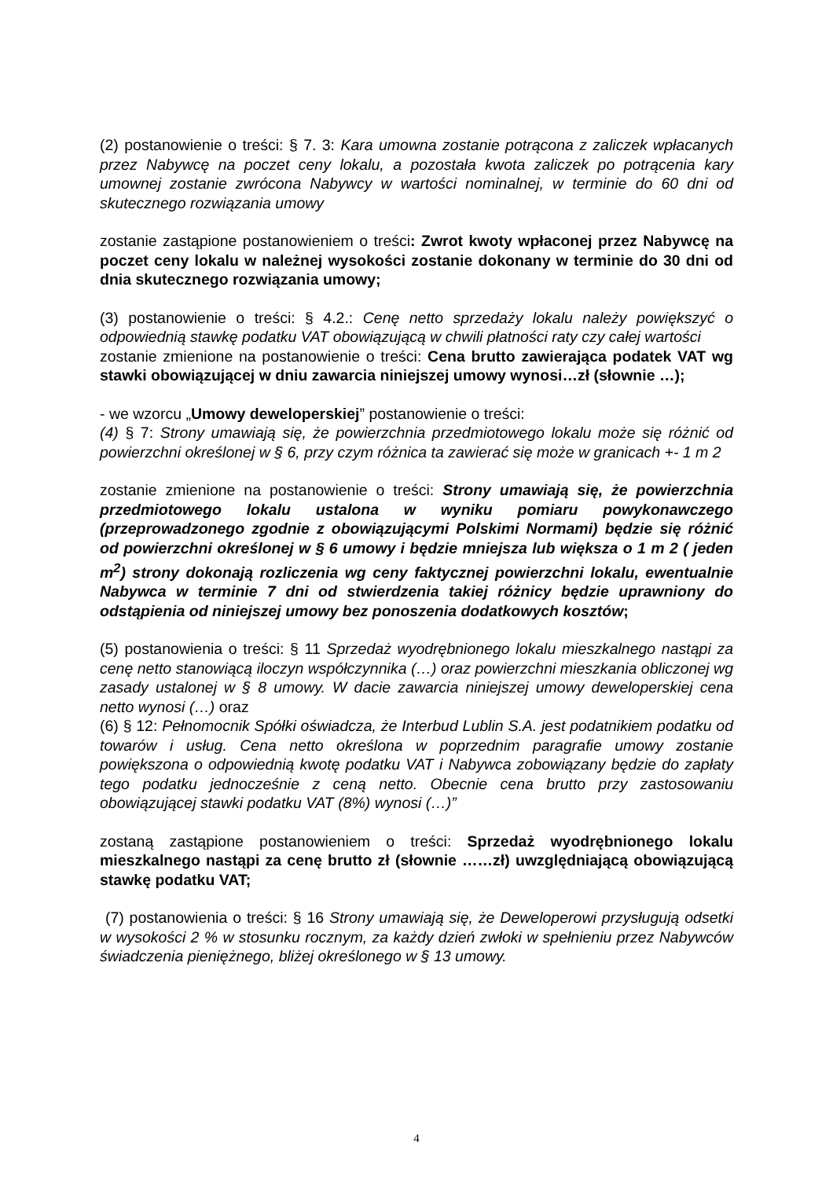(2) postanowienie o treści: § 7. 3: Kara umowna zostanie potrącona z zaliczek wpłacanych przez Nabywcę na poczet ceny lokalu, a pozostała kwota zaliczek po potrącenia kary umownej zostanie zwrócona Nabywcy w wartości nominalnej, w terminie do 60 dni od skutecznego rozwiązania umowy
zostanie zastąpione postanowieniem o treści: Zwrot kwoty wpłaconej przez Nabywcę na poczet ceny lokalu w należnej wysokości zostanie dokonany w terminie do 30 dni od dnia skutecznego rozwiązania umowy;
(3) postanowienie o treści: § 4.2.: Cenę netto sprzedaży lokalu należy powiększyć o odpowiednią stawkę podatku VAT obowiązującą w chwili płatności raty czy całej wartości
zostanie zmienione na postanowienie o treści: Cena brutto zawierająca podatek VAT wg stawki obowiązującej w dniu zawarcia niniejszej umowy wynosi…zł (słownie …);
- we wzorcu „Umowy deweloperskiej” postanowienie o treści:
(4) § 7: Strony umawiają się, że powierzchnia przedmiotowego lokalu może się różnić od powierzchni określonej w § 6, przy czym różnica ta zawierać się może w granicach +- 1 m 2
zostanie zmienione na postanowienie o treści: Strony umawiają się, że powierzchnia przedmiotowego lokalu ustalona w wyniku pomiaru powykonawczego (przeprowadzonego zgodnie z obowiązującymi Polskimi Normami) będzie się różnić od powierzchni określonej w § 6 umowy i będzie mniejsza lub większa o 1 m 2 ( jeden m<sup>2</sup>) strony dokonają rozliczenia wg ceny faktycznej powierzchni lokalu, ewentualnie Nabywca w terminie 7 dni od stwierdzenia takiej różnicy będzie uprawniony do odstąpienia od niniejszej umowy bez ponoszenia dodatkowych kosztów;
(5) postanowienia o treści: § 11 Sprzedaż wyodrębnionego lokalu mieszkalnego nastąpi za cenę netto stanowiącą iloczyn współczynnika (…) oraz powierzchni mieszkania obliczonej wg zasady ustalonej w § 8 umowy. W dacie zawarcia niniejszej umowy deweloperskiej cena netto wynosi (…) oraz
(6) § 12: Pełnomocnik Spółki oświadcza, że Interbud Lublin S.A. jest podatnikiem podatku od towarów i usług. Cena netto określona w poprzednim paragrafie umowy zostanie powiększona o odpowiednią kwotę podatku VAT i Nabywca zobowiązany będzie do zapłaty tego podatku jednocześnie z ceną netto. Obecnie cena brutto przy zastosowaniu obowiązującej stawki podatku VAT (8%) wynosi (…)”
zostaną zastąpione postanowieniem o treści: Sprzedaż wyodrębnionego lokalu mieszkalnego nastąpi za cenę brutto zł (słownie ……zł) uwzględniającą obowiązującą stawkę podatku VAT;
(7) postanowienia o treści: § 16 Strony umawiają się, że Deweloperowi przysługują odsetki w wysokości 2 % w stosunku rocznym, za każdy dzień zwłoki w spełnieniu przez Nabywców świadczenia pieniężnego, bliżej określonego w § 13 umowy.
4